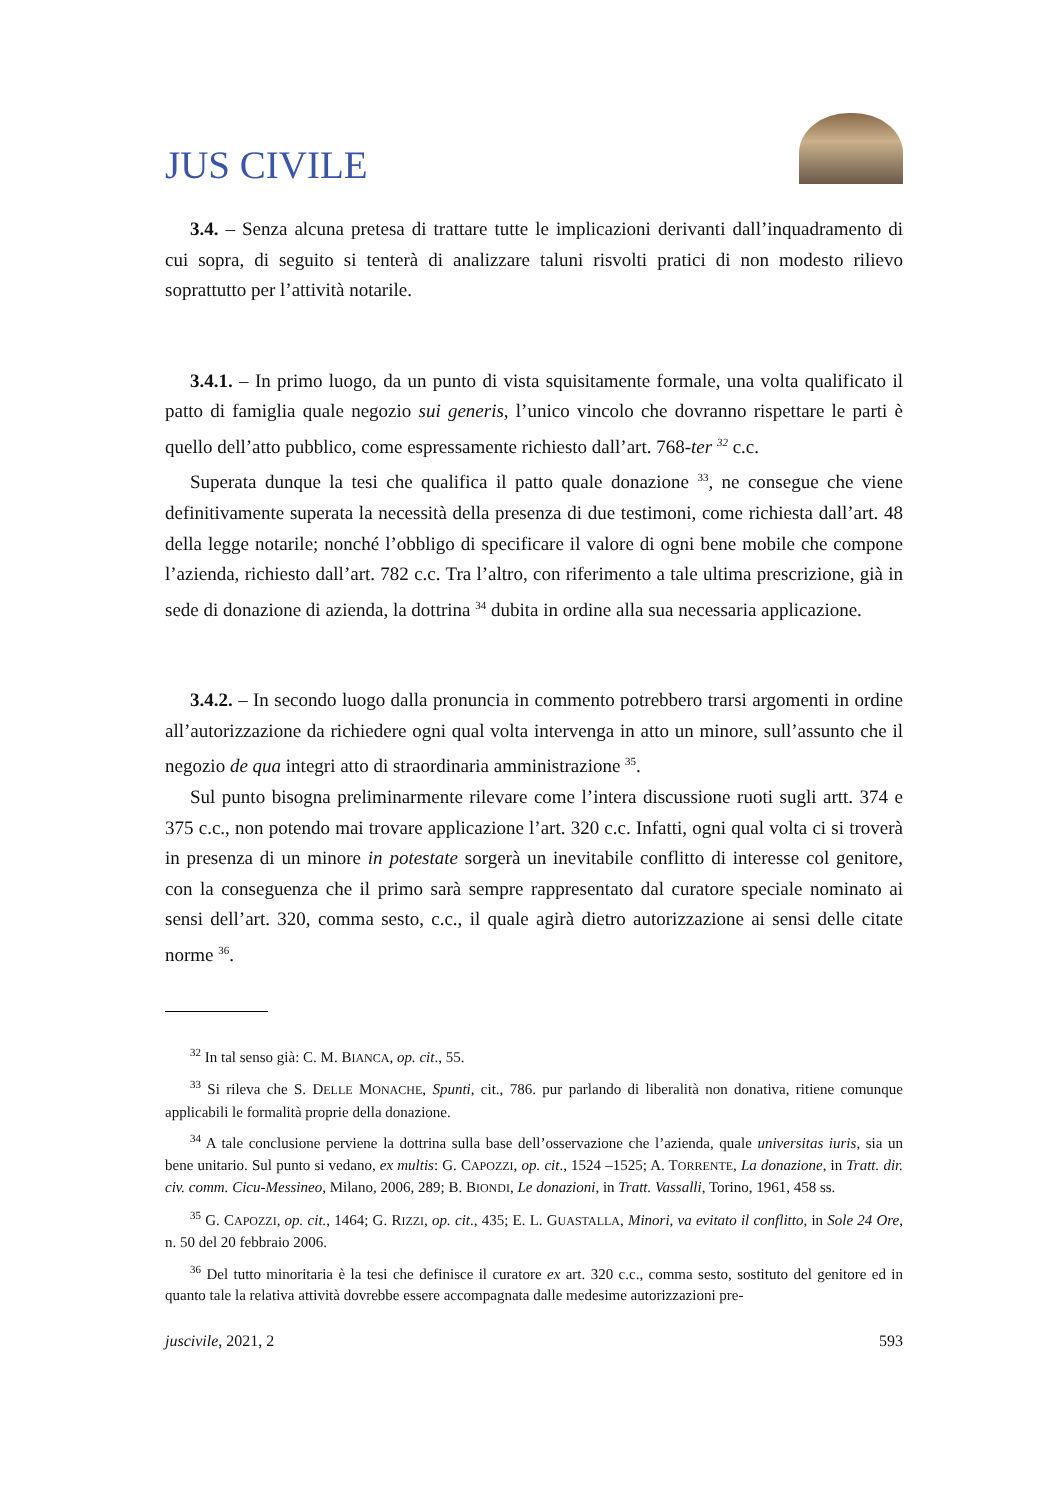JUS CIVILE
3.4. – Senza alcuna pretesa di trattare tutte le implicazioni derivanti dall’inquadramento di cui sopra, di seguito si tenterà di analizzare taluni risvolti pratici di non modesto rilievo soprattutto per l’attività notarile.
3.4.1. – In primo luogo, da un punto di vista squisitamente formale, una volta qualificato il patto di famiglia quale negozio sui generis, l’unico vincolo che dovranno rispettare le parti è quello dell’atto pubblico, come espressamente richiesto dall’art. 768-ter <sup>32</sup> c.c.
Superata dunque la tesi che qualifica il patto quale donazione <sup>33</sup>, ne consegue che viene definitivamente superata la necessità della presenza di due testimoni, come richiesta dall’art. 48 della legge notarile; nonché l’obbligo di specificare il valore di ogni bene mobile che compone l’azienda, richiesto dall’art. 782 c.c. Tra l’altro, con riferimento a tale ultima prescrizione, già in sede di donazione di azienda, la dottrina <sup>34</sup> dubita in ordine alla sua necessaria applicazione.
3.4.2. – In secondo luogo dalla pronuncia in commento potrebbero trarsi argomenti in ordine all’autorizzazione da richiedere ogni qual volta intervenga in atto un minore, sull’assunto che il negozio de qua integri atto di straordinaria amministrazione <sup>35</sup>.
Sul punto bisogna preliminarmente rilevare come l’intera discussione ruoti sugli artt. 374 e 375 c.c., non potendo mai trovare applicazione l’art. 320 c.c. Infatti, ogni qual volta ci si troverà in presenza di un minore in potestate sorgerà un inevitabile conflitto di interesse col genitore, con la conseguenza che il primo sarà sempre rappresentato dal curatore speciale nominato ai sensi dell’art. 320, comma sesto, c.c., il quale agirà dietro autorizzazione ai sensi delle citate norme <sup>36</sup>.
<sup>32</sup> In tal senso già: C. M. BIANCA, op. cit., 55.
<sup>33</sup> Si rileva che S. DELLE MONACHE, Spunti, cit., 786. pur parlando di liberalità non donativa, ritiene comunque applicabili le formalità proprie della donazione.
<sup>34</sup> A tale conclusione perviene la dottrina sulla base dell’osservazione che l’azienda, quale universitas iuris, sia un bene unitario. Sul punto si vedano, ex multis: G. CAPOZZI, op. cit., 1524 –1525; A. TORRENTE, La donazione, in Tratt. dir. civ. comm. Cicu-Messineo, Milano, 2006, 289; B. BIONDI, Le donazioni, in Tratt. Vassalli, Torino, 1961, 458 ss.
<sup>35</sup> G. CAPOZZI, op. cit., 1464; G. RIZZI, op. cit., 435; E. L. GUASTALLA, Minori, va evitato il conflitto, in Sole 24 Ore, n. 50 del 20 febbraio 2006.
<sup>36</sup> Del tutto minoritaria è la tesi che definisce il curatore ex art. 320 c.c., comma sesto, sostituto del genitore ed in quanto tale la relativa attività dovrebbe essere accompagnata dalle medesime autorizzazioni pre-
juscivile, 2021, 2 593